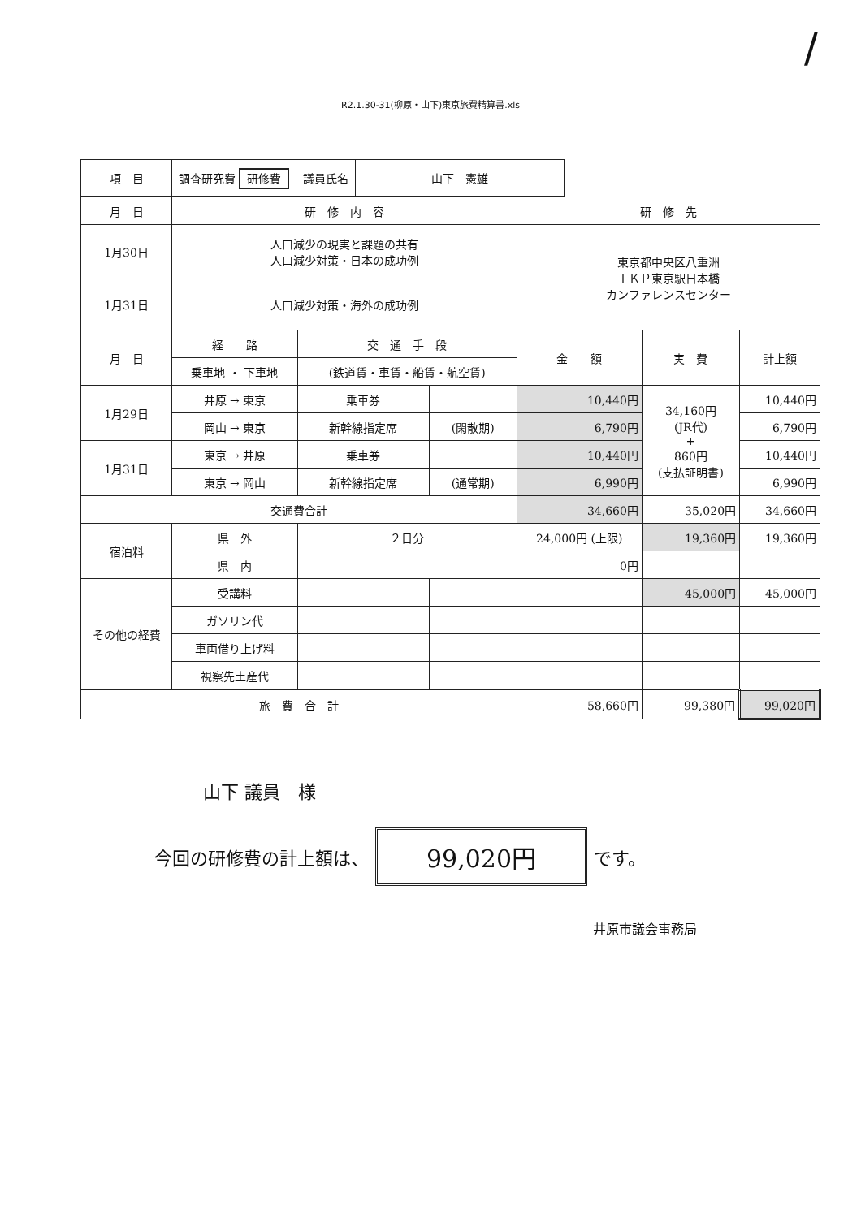/
R2.1.30-31(柳原・山下)東京旅費精算書.xls
| 項 目 | 調査研究費 研修費 | 議員氏名 | 山下 憲雄 |
| 月 日 | 研 修 内 容 | | | 研 修 先 | | |
| 1月30日 | 人口減少の現実と課題の共有 人口減少対策・日本の成功例 | | | 東京都中央区八重洲 ＴＫＰ東京駅日本橋 カンファレンスセンター | | |
| 1月31日 | 人口減少対策・海外の成功例 | | | | | |
| 月 日 | 経 路 | 交 通 手 段 | | 金 額 | 実 費 | 計上額 |
| | 乗車地 ・ 下車地 | (鉄道賃・車賃・船賃・航空賃) | | | | |
| 1月29日 | 井原 → 東京 | 乗車券 | | 10,440円 | 34,160円 (JR代) + 860円 (支払証明書) | 10,440円 |
| | 岡山 → 東京 | 新幹線指定席 | (閑散期) | 6,790円 | | 6,790円 |
| 1月31日 | 東京 → 井原 | 乗車券 | | 10,440円 | | 10,440円 |
| | 東京 → 岡山 | 新幹線指定席 | (通常期) | 6,990円 | | 6,990円 |
| 交通費合計 | | | | 34,660円 | 35,020円 | 34,660円 |
| 宿泊料 | 県 外 | ２日分 | | 24,000円 (上限) | 19,360円 | 19,360円 |
| | 県 内 | | | 0円 | | |
| その他の経費 | 受講料 | | | | 45,000円 | 45,000円 |
| | ガソリン代 | | | | | |
| | 車両借り上げ料 | | | | | |
| | 視察先土産代 | | | | | |
| 旅 費 合 計 | | | | 58,660円 | 99,380円 | 99,020円 |
山下 議員　様
今回の研修費の計上額は、
99,020円
です。
井原市議会事務局